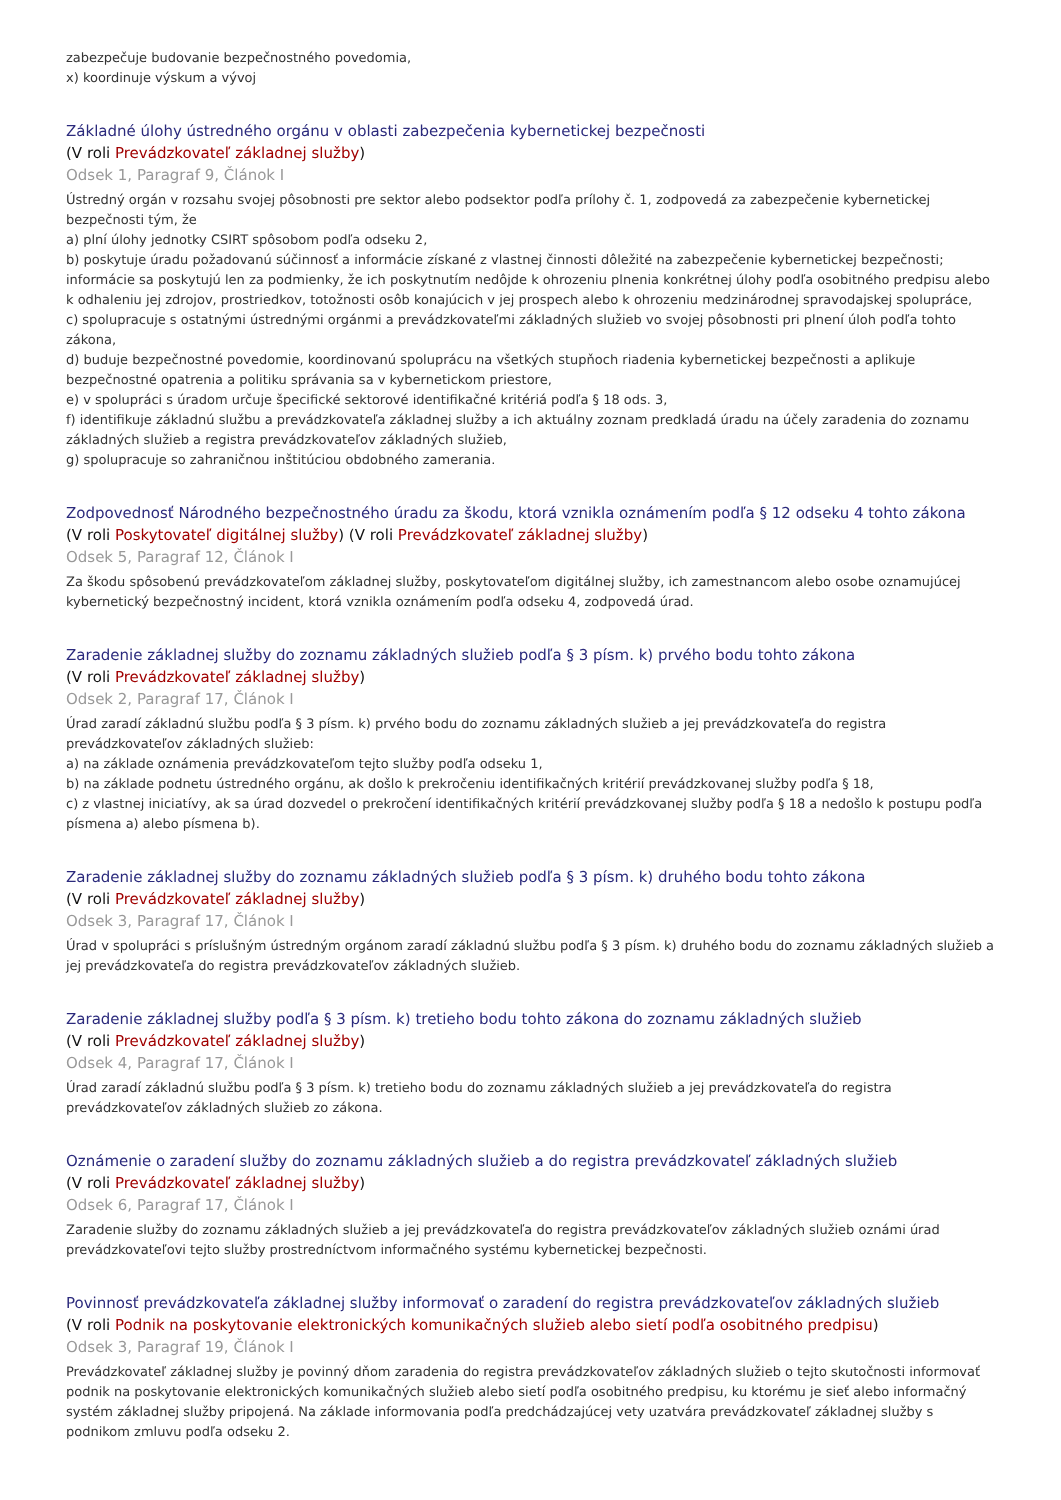zabezpečuje budovanie bezpečnostného povedomia,
x) koordinuje výskum a vývoj
Základné úlohy ústredného orgánu v oblasti zabezpečenia kybernetickej bezpečnosti
(V roli Prevádzkovateľ základnej služby)
Odsek 1, Paragraf 9, Článok I
Ústredný orgán v rozsahu svojej pôsobnosti pre sektor alebo podsektor podľa prílohy č. 1, zodpovedá za zabezpečenie kybernetickej bezpečnosti tým, že
a) plní úlohy jednotky CSIRT spôsobom podľa odseku 2,
b) poskytuje úradu požadovanú súčinnosť a informácie získané z vlastnej činnosti dôležité na zabezpečenie kybernetickej bezpečnosti; informácie sa poskytujú len za podmienky, že ich poskytnutím nedôjde k ohrozeniu plnenia konkrétnej úlohy podľa osobitného predpisu alebo k odhaleniu jej zdrojov, prostriedkov, totožnosti osôb konajúcich v jej prospech alebo k ohrozeniu medzinárodnej spravodajskej spolupráce,
c) spolupracuje s ostatnými ústrednými orgánmi a prevádzkovateľmi základných služieb vo svojej pôsobnosti pri plnení úloh podľa tohto zákona,
d) buduje bezpečnostné povedomie, koordinovanú spoluprácu na všetkých stupňoch riadenia kybernetickej bezpečnosti a aplikuje bezpečnostné opatrenia a politiku správania sa v kybernetickom priestore,
e) v spolupráci s úradom určuje špecifické sektorové identifikačné kritériá podľa § 18 ods. 3,
f) identifikuje základnú službu a prevádzkovateľa základnej služby a ich aktuálny zoznam predkladá úradu na účely zaradenia do zoznamu základných služieb a registra prevádzkovateľov základných služieb,
g) spolupracuje so zahraničnou inštitúciou obdobného zamerania.
Zodpovednosť Národného bezpečnostného úradu za škodu, ktorá vznikla oznámením podľa § 12 odseku 4 tohto zákona
(V roli Poskytovateľ digitálnej služby) (V roli Prevádzkovateľ základnej služby)
Odsek 5, Paragraf 12, Článok I
Za škodu spôsobenú prevádzkovateľom základnej služby, poskytovateľom digitálnej služby, ich zamestnancom alebo osobe oznamujúcej kybernetický bezpečnostný incident, ktorá vznikla oznámením podľa odseku 4, zodpovedá úrad.
Zaradenie základnej služby do zoznamu základných služieb podľa § 3 písm. k) prvého bodu tohto zákona
(V roli Prevádzkovateľ základnej služby)
Odsek 2, Paragraf 17, Článok I
Úrad zaradí základnú službu podľa § 3 písm. k) prvého bodu do zoznamu základných služieb a jej prevádzkovateľa do registra prevádzkovateľov základných služieb:
a) na základe oznámenia prevádzkovateľom tejto služby podľa odseku 1,
b) na základe podnetu ústredného orgánu, ak došlo k prekročeniu identifikačných kritérií prevádzkovanej služby podľa § 18,
c) z vlastnej iniciatívy, ak sa úrad dozvedel o prekročení identifikačných kritérií prevádzkovanej služby podľa § 18 a nedošlo k postupu podľa písmena a) alebo písmena b).
Zaradenie základnej služby do zoznamu základných služieb podľa § 3 písm. k) druhého bodu tohto zákona
(V roli Prevádzkovateľ základnej služby)
Odsek 3, Paragraf 17, Článok I
Úrad v spolupráci s príslušným ústredným orgánom zaradí základnú službu podľa § 3 písm. k) druhého bodu do zoznamu základných služieb a jej prevádzkovateľa do registra prevádzkovateľov základných služieb.
Zaradenie základnej služby podľa § 3 písm. k) tretieho bodu tohto zákona do zoznamu základných služieb
(V roli Prevádzkovateľ základnej služby)
Odsek 4, Paragraf 17, Článok I
Úrad zaradí základnú službu podľa § 3 písm. k) tretieho bodu do zoznamu základných služieb a jej prevádzkovateľa do registra prevádzkovateľov základných služieb zo zákona.
Oznámenie o zaradení služby do zoznamu základných služieb a do registra prevádzkovateľ základných služieb
(V roli Prevádzkovateľ základnej služby)
Odsek 6, Paragraf 17, Článok I
Zaradenie služby do zoznamu základných služieb a jej prevádzkovateľa do registra prevádzkovateľov základných služieb oznámi úrad prevádzkovateľovi tejto služby prostredníctvom informačného systému kybernetickej bezpečnosti.
Povinnosť prevádzkovateľa základnej služby informovať o zaradení do registra prevádzkovateľov základných služieb
(V roli Podnik na poskytovanie elektronických komunikačných služieb alebo sietí podľa osobitného predpisu)
Odsek 3, Paragraf 19, Článok I
Prevádzkovateľ základnej služby je povinný dňom zaradenia do registra prevádzkovateľov základných služieb o tejto skutočnosti informovať podnik na poskytovanie elektronických komunikačných služieb alebo sietí podľa osobitného predpisu, ku ktorému je sieť alebo informačný systém základnej služby pripojená. Na základe informovania podľa predchádzajúcej vety uzatvára prevádzkovateľ základnej služby s podnikom zmluvu podľa odseku 2.